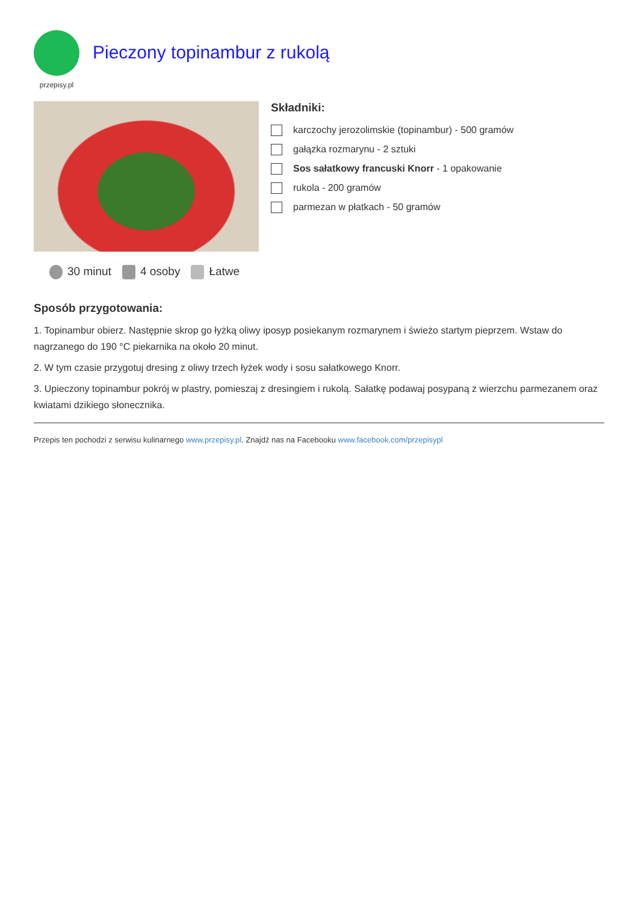przepisy.pl
Pieczony topinambur z rukolą
30 minut 4 osoby Łatwe
Składniki:
karczochy jerozolimskie (topinambur) - 500 gramów
gałązka rozmarynu - 2 sztuki
Sos sałatkowy francuski Knorr - 1 opakowanie
rukola - 200 gramów
parmezan w płatkach - 50 gramów
Sposób przygotowania:
1. Topinambur obierz. Następnie skrop go łyżką oliwy iposyp posiekanym rozmarynem i świeżo startym pieprzem. Wstaw do nagrzanego do 190 °C piekarnika na około 20 minut.
2. W tym czasie przygotuj dresing z oliwy trzech łyżek wody i sosu sałatkowego Knorr.
3. Upieczony topinambur pokrój w plastry, pomieszaj z dresingiem i rukolą. Sałatkę podawaj posypaną z wierzchu parmezanem oraz kwiatami dzikiego słonecznika.
Przepis ten pochodzi z serwisu kulinarnego www.przepisy.pl. Znajdź nas na Facebooku www.facebook.com/przepisypl